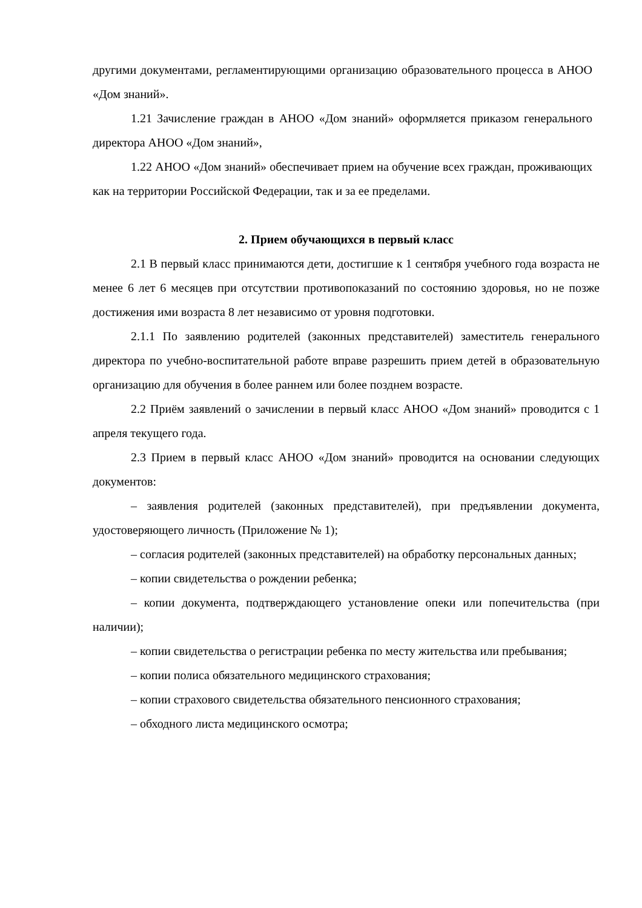другими документами, регламентирующими организацию образовательного процесса в АНОО «Дом знаний».
1.21 Зачисление граждан в АНОО «Дом знаний» оформляется приказом генерального директора АНОО «Дом знаний»,
1.22 АНОО «Дом знаний» обеспечивает прием на обучение всех граждан, проживающих как на территории Российской Федерации, так и за ее пределами.
2. Прием обучающихся в первый класс
2.1 В первый класс принимаются дети, достигшие к 1 сентября учебного года возраста не менее 6 лет 6 месяцев при отсутствии противопоказаний по состоянию здоровья, но не позже достижения ими возраста 8 лет независимо от уровня подготовки.
2.1.1 По заявлению родителей (законных представителей) заместитель генерального директора по учебно-воспитательной работе вправе разрешить прием детей в образовательную организацию для обучения в более раннем или более позднем возрасте.
2.2 Приём заявлений о зачислении в первый класс АНОО «Дом знаний» проводится с 1 апреля текущего года.
2.3 Прием в первый класс АНОО «Дом знаний» проводится на основании следующих документов:
– заявления родителей (законных представителей), при предъявлении документа, удостоверяющего личность (Приложение № 1);
– согласия родителей (законных представителей) на обработку персональных данных;
– копии свидетельства о рождении ребенка;
– копии документа, подтверждающего установление опеки или попечительства (при наличии);
– копии свидетельства о регистрации ребенка по месту жительства или пребывания;
– копии полиса обязательного медицинского страхования;
– копии страхового свидетельства обязательного пенсионного страхования;
– обходного листа медицинского осмотра;